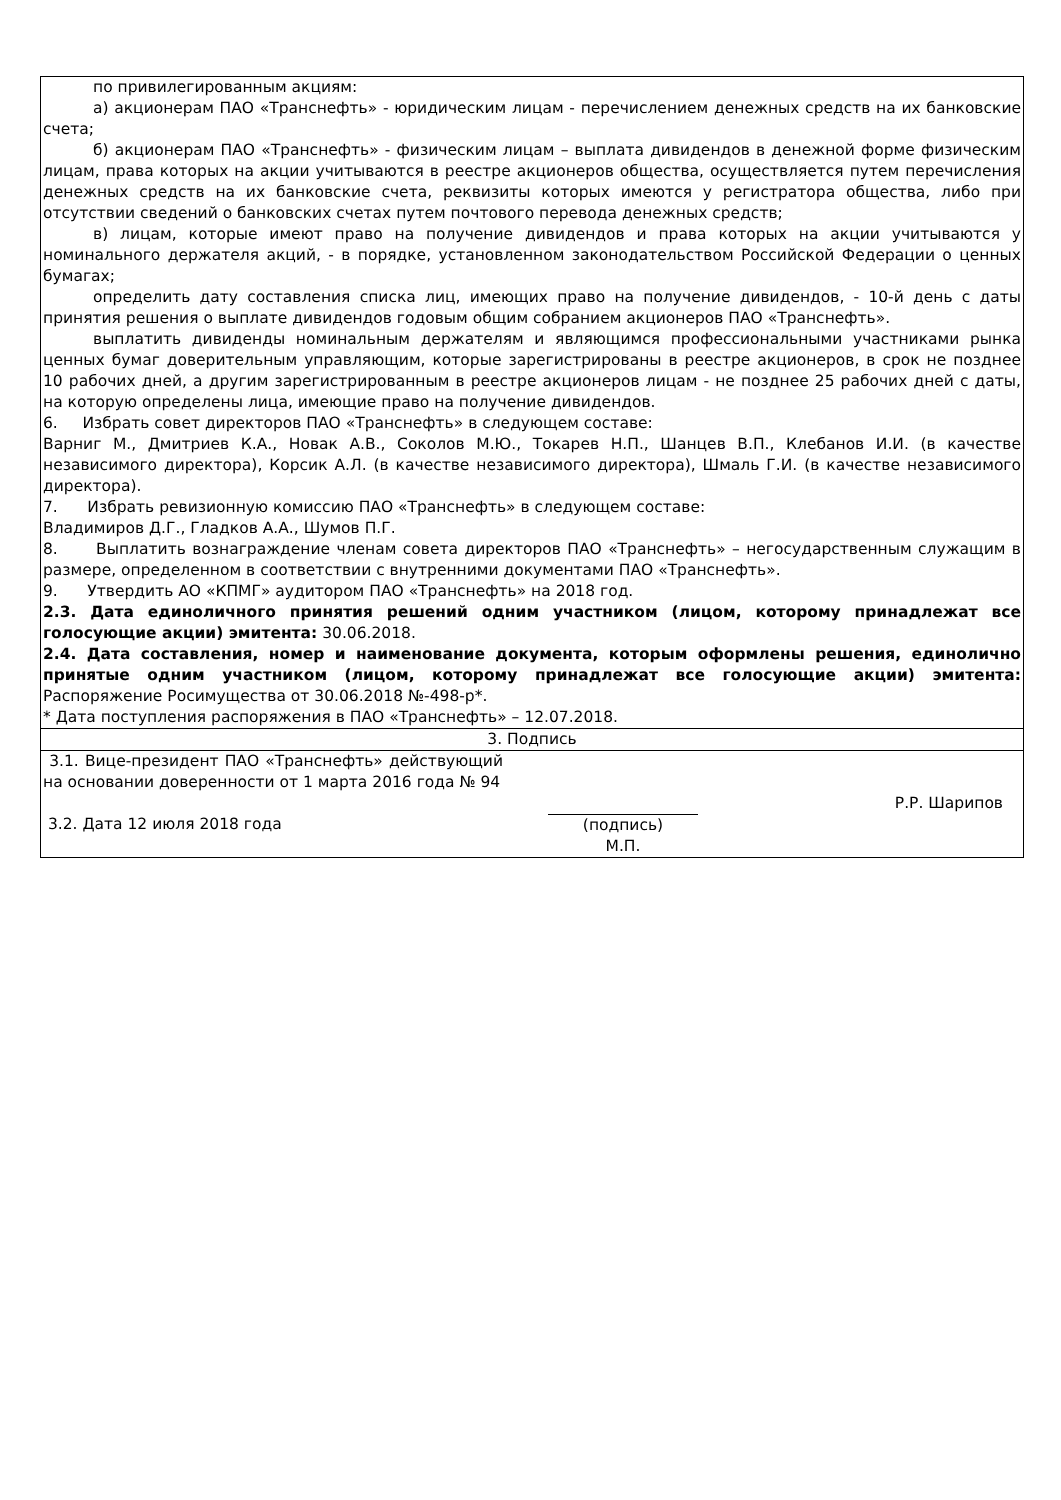| по привилегированным акциям: а) акционерам ПАО «Транснефть» - юридическим лицам - перечислением денежных средств на их банковские счета; б) акционерам ПАО «Транснефть» - физическим лицам – выплата дивидендов в денежной форме физическим лицам, права которых на акции учитываются в реестре акционеров общества, осуществляется путем перечисления денежных средств на их банковские счета, реквизиты которых имеются у регистратора общества, либо при отсутствии сведений о банковских счетах путем почтового перевода денежных средств; в) лицам, которые имеют право на получение дивидендов и права которых на акции учитываются у номинального держателя акций, - в порядке, установленном законодательством Российской Федерации о ценных бумагах; определить дату составления списка лиц, имеющих право на получение дивидендов, - 10-й день с даты принятия решения о выплате дивидендов годовым общим собранием акционеров ПАО «Транснефть». выплатить дивиденды номинальным держателям и являющимся профессиональными участниками рынка ценных бумаг доверительным управляющим, которые зарегистрированы в реестре акционеров, в срок не позднее 10 рабочих дней, а другим зарегистрированным в реестре акционеров лицам - не позднее 25 рабочих дней с даты, на которую определены лица, имеющие право на получение дивидендов. 6. Избрать совет директоров ПАО «Транснефть» в следующем составе: Варниг М., Дмитриев К.А., Новак А.В., Соколов М.Ю., Токарев Н.П., Шанцев В.П., Клебанов И.И. (в качестве независимого директора), Корсик А.Л. (в качестве независимого директора), Шмаль Г.И. (в качестве независимого директора). 7. Избрать ревизионную комиссию ПАО «Транснефть» в следующем составе: Владимиров Д.Г., Гладков А.А., Шумов П.Г. 8. Выплатить вознаграждение членам совета директоров ПАО «Транснефть» – негосударственным служащим в размере, определенном в соответствии с внутренними документами ПАО «Транснефть». 9. Утвердить АО «КПМГ» аудитором ПАО «Транснефть» на 2018 год. 2.3. Дата единоличного принятия решений одним участником (лицом, которому принадлежат все голосующие акции) эмитента: 30.06.2018. 2.4. Дата составления, номер и наименование документа, которым оформлены решения, единолично принятые одним участником (лицом, которому принадлежат все голосующие акции) эмитента: Распоряжение Росимущества от 30.06.2018 №-498-р*. * Дата поступления распоряжения в ПАО «Транснефть» – 12.07.2018. |
| 3. Подпись |
| 3.1. Вице-президент ПАО «Транснефть» действующий на основании доверенности от 1 марта 2016 года № 94 3.2. Дата 12 июля 2018 года (подпись) М.П. Р.Р. Шарипов |